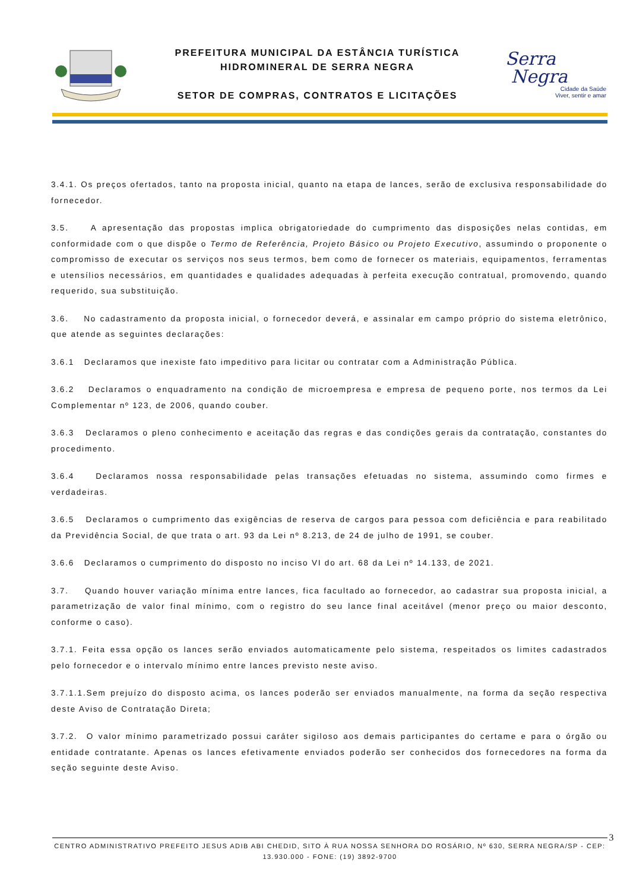PREFEITURA MUNICIPAL DA ESTÂNCIA TURÍSTICA
HIDROMINERAL DE SERRA NEGRA
SETOR DE COMPRAS, CONTRATOS E LICITAÇÕES
Serra
Negra
Cidade da Saúde
Viver, sentir e amar
3.4.1. Os preços ofertados, tanto na proposta inicial, quanto na etapa de lances, serão de exclusiva responsabilidade do fornecedor.
3.5. A apresentação das propostas implica obrigatoriedade do cumprimento das disposições nelas contidas, em conformidade com o que dispõe o Termo de Referência, Projeto Básico ou Projeto Executivo, assumindo o proponente o compromisso de executar os serviços nos seus termos, bem como de fornecer os materiais, equipamentos, ferramentas e utensílios necessários, em quantidades e qualidades adequadas à perfeita execução contratual, promovendo, quando requerido, sua substituição.
3.6. No cadastramento da proposta inicial, o fornecedor deverá, e assinalar em campo próprio do sistema eletrônico, que atende as seguintes declarações:
3.6.1 Declaramos que inexiste fato impeditivo para licitar ou contratar com a Administração Pública.
3.6.2 Declaramos o enquadramento na condição de microempresa e empresa de pequeno porte, nos termos da Lei Complementar nº 123, de 2006, quando couber.
3.6.3 Declaramos o pleno conhecimento e aceitação das regras e das condições gerais da contratação, constantes do procedimento.
3.6.4 Declaramos nossa responsabilidade pelas transações efetuadas no sistema, assumindo como firmes e verdadeiras.
3.6.5 Declaramos o cumprimento das exigências de reserva de cargos para pessoa com deficiência e para reabilitado da Previdência Social, de que trata o art. 93 da Lei nº 8.213, de 24 de julho de 1991, se couber.
3.6.6 Declaramos o cumprimento do disposto no inciso VI do art. 68 da Lei nº 14.133, de 2021.
3.7. Quando houver variação mínima entre lances, fica facultado ao fornecedor, ao cadastrar sua proposta inicial, a parametrização de valor final mínimo, com o registro do seu lance final aceitável (menor preço ou maior desconto, conforme o caso).
3.7.1. Feita essa opção os lances serão enviados automaticamente pelo sistema, respeitados os limites cadastrados pelo fornecedor e o intervalo mínimo entre lances previsto neste aviso.
3.7.1.1.Sem prejuízo do disposto acima, os lances poderão ser enviados manualmente, na forma da seção respectiva deste Aviso de Contratação Direta;
3.7.2. O valor mínimo parametrizado possui caráter sigiloso aos demais participantes do certame e para o órgão ou entidade contratante. Apenas os lances efetivamente enviados poderão ser conhecidos dos fornecedores na forma da seção seguinte deste Aviso.
3
CENTRO ADMINISTRATIVO PREFEITO JESUS ADIB ABI CHEDID, SITO À RUA NOSSA SENHORA DO ROSÁRIO, Nº 630, SERRA NEGRA/SP - CEP: 13.930.000 - FONE: (19) 3892-9700